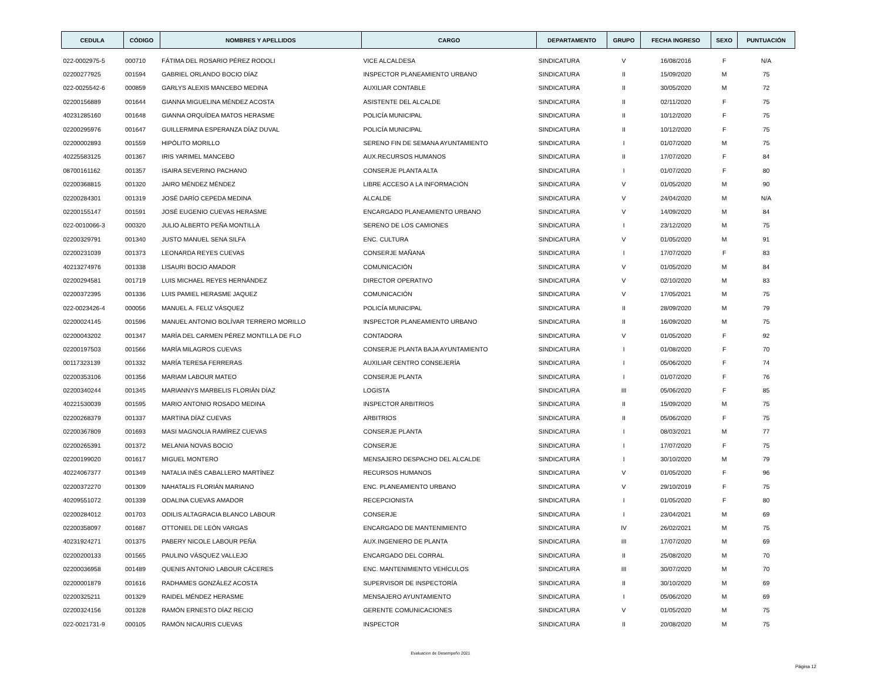| CEDULA | CÓDIGO | NOMBRES Y APELLIDOS | CARGO | DEPARTAMENTO | GRUPO | FECHA INGRESO | SEXO | PUNTUACIÓN |
| --- | --- | --- | --- | --- | --- | --- | --- | --- |
| 022-0002975-5 | 000710 | FÁTIMA DEL ROSARIO PÉREZ RODOLI | VICE ALCALDESA | SINDICATURA | V | 16/08/2016 | F | N/A |
| 02200277925 | 001594 | GABRIEL ORLANDO BOCIO DÍAZ | INSPECTOR PLANEAMIENTO URBANO | SINDICATURA | II | 15/09/2020 | M | 75 |
| 022-0025542-6 | 000859 | GARLYS ALEXIS MANCEBO MEDINA | AUXILIAR CONTABLE | SINDICATURA | II | 30/05/2020 | M | 72 |
| 02200156889 | 001644 | GIANNA MIGUELINA MÉNDEZ ACOSTA | ASISTENTE DEL ALCALDE | SINDICATURA | II | 02/11/2020 | F | 75 |
| 40231285160 | 001648 | GIANNA ORQUÍDEA MATOS HERASME | POLICÍA MUNICIPAL | SINDICATURA | II | 10/12/2020 | F | 75 |
| 02200295976 | 001647 | GUILLERMINA ESPERANZA DÍAZ DUVAL | POLICÍA MUNICIPAL | SINDICATURA | II | 10/12/2020 | F | 75 |
| 02200002893 | 001559 | HIPÓLITO MORILLO | SERENO FIN DE SEMANA AYUNTAMIENTO | SINDICATURA | I | 01/07/2020 | M | 75 |
| 40225583125 | 001367 | IRIS YARIMEL MANCEBO | AUX.RECURSOS HUMANOS | SINDICATURA | II | 17/07/2020 | F | 84 |
| 08700161162 | 001357 | ISAIRA SEVERINO PACHANO | CONSERJE PLANTA ALTA | SINDICATURA | I | 01/07/2020 | F | 80 |
| 02200368815 | 001320 | JAIRO MÉNDEZ MÉNDEZ | LIBRE ACCESO A LA INFORMACIÓN | SINDICATURA | V | 01/05/2020 | M | 90 |
| 02200284301 | 001319 | JOSÉ DARÍO CEPEDA MEDINA | ALCALDE | SINDICATURA | V | 24/04/2020 | M | N/A |
| 02200155147 | 001591 | JOSÉ EUGENIO CUEVAS HERASME | ENCARGADO PLANEAMIENTO URBANO | SINDICATURA | V | 14/09/2020 | M | 84 |
| 022-0010066-3 | 000320 | JULIO ALBERTO PEÑA MONTILLA | SERENO DE LOS CAMIONES | SINDICATURA | I | 23/12/2020 | M | 75 |
| 02200329791 | 001340 | JUSTO MANUEL SENA SILFA | ENC. CULTURA | SINDICATURA | V | 01/05/2020 | M | 91 |
| 02200231039 | 001373 | LEONARDA REYES CUEVAS | CONSERJE MAÑANA | SINDICATURA | I | 17/07/2020 | F | 83 |
| 40213274976 | 001338 | LISAURI BOCIO AMADOR | COMUNICACIÓN | SINDICATURA | V | 01/05/2020 | M | 84 |
| 02200294581 | 001719 | LUIS MICHAEL REYES HERNÁNDEZ | DIRECTOR OPERATIVO | SINDICATURA | V | 02/10/2020 | M | 83 |
| 02200372395 | 001336 | LUIS PAMIEL HERASME JAQUEZ | COMUNICACIÓN | SINDICATURA | V | 17/05/2021 | M | 75 |
| 022-0023426-4 | 000056 | MANUEL A. FELIZ VÁSQUEZ | POLICÍA MUNICIPAL | SINDICATURA | II | 28/09/2020 | M | 79 |
| 02200024145 | 001596 | MANUEL ANTONIO BOLÍVAR TERRERO MORILLO | INSPECTOR PLANEAMIENTO URBANO | SINDICATURA | II | 16/09/2020 | M | 75 |
| 02200043202 | 001347 | MARÍA DEL CARMEN PÉREZ MONTILLA DE FLO | CONTADORA | SINDICATURA | V | 01/05/2020 | F | 92 |
| 02200197503 | 001566 | MARÍA MILAGROS CUEVAS | CONSERJE PLANTA BAJA AYUNTAMIENTO | SINDICATURA | I | 01/08/2020 | F | 70 |
| 00117323139 | 001332 | MARÍA TERESA FERRERAS | AUXILIAR CENTRO CONSEJERÍA | SINDICATURA | I | 05/06/2020 | F | 74 |
| 02200353106 | 001356 | MARIAM LABOUR MATEO | CONSERJE PLANTA | SINDICATURA | I | 01/07/2020 | F | 76 |
| 02200340244 | 001345 | MARIANNYS MARBELIS FLORIÁN DÍAZ | LOGISTA | SINDICATURA | III | 05/06/2020 | F | 85 |
| 40221530039 | 001595 | MARIO ANTONIO ROSADO MEDINA | INSPECTOR ARBITRIOS | SINDICATURA | II | 15/09/2020 | M | 75 |
| 02200268379 | 001337 | MARTINA DÍAZ CUEVAS | ARBITRIOS | SINDICATURA | II | 05/06/2020 | F | 75 |
| 02200367809 | 001693 | MASI MAGNOLIA RAMÍREZ CUEVAS | CONSERJE PLANTA | SINDICATURA | I | 08/03/2021 | M | 77 |
| 02200265391 | 001372 | MELANIA NOVAS BOCIO | CONSERJE | SINDICATURA | I | 17/07/2020 | F | 75 |
| 02200199020 | 001617 | MIGUEL MONTERO | MENSAJERO DESPACHO DEL ALCALDE | SINDICATURA | I | 30/10/2020 | M | 79 |
| 40224067377 | 001349 | NATALIA INÉS CABALLERO MARTÍNEZ | RECURSOS HUMANOS | SINDICATURA | V | 01/05/2020 | F | 96 |
| 02200372270 | 001309 | NAHATALIS FLORIÁN MARIANO | ENC. PLANEAMIENTO URBANO | SINDICATURA | V | 29/10/2019 | F | 75 |
| 40209551072 | 001339 | ODALINA CUEVAS AMADOR | RECEPCIONISTA | SINDICATURA | I | 01/05/2020 | F | 80 |
| 02200284012 | 001703 | ODILIS ALTAGRACIA BLANCO LABOUR | CONSERJE | SINDICATURA | I | 23/04/2021 | M | 69 |
| 02200358097 | 001687 | OTTONIEL DE LEÓN VARGAS | ENCARGADO DE MANTENIMIENTO | SINDICATURA | IV | 26/02/2021 | M | 75 |
| 40231924271 | 001375 | PABERY NICOLE LABOUR PEÑA | AUX.INGENIERO DE PLANTA | SINDICATURA | III | 17/07/2020 | M | 69 |
| 02200200133 | 001565 | PAULINO VÁSQUEZ VALLEJO | ENCARGADO DEL CORRAL | SINDICATURA | II | 25/08/2020 | M | 70 |
| 02200036958 | 001489 | QUENIS ANTONIO LABOUR CÁCERES | ENC. MANTENIMIENTO VEHÍCULOS | SINDICATURA | III | 30/07/2020 | M | 70 |
| 02200001879 | 001616 | RADHAMES GONZÁLEZ ACOSTA | SUPERVISOR DE INSPECTORÍA | SINDICATURA | II | 30/10/2020 | M | 69 |
| 02200325211 | 001329 | RAIDEL MÉNDEZ HERASME | MENSAJERO AYUNTAMIENTO | SINDICATURA | I | 05/06/2020 | M | 69 |
| 02200324156 | 001328 | RAMÓN ERNESTO DÍAZ RECIO | GERENTE COMUNICACIONES | SINDICATURA | V | 01/05/2020 | M | 75 |
| 022-0021731-9 | 000105 | RAMÓN NICAURIS CUEVAS | INSPECTOR | SINDICATURA | II | 20/08/2020 | M | 75 |
Evaluacion de Desempeño 2021
Página 12